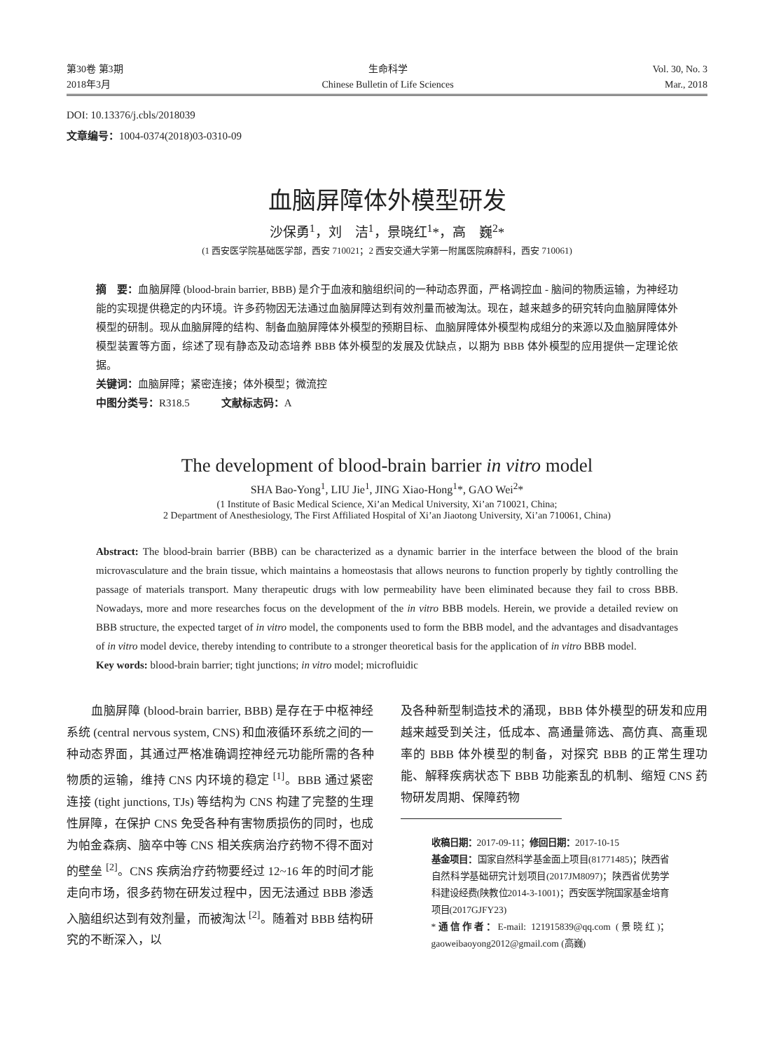第30卷 第3期
2018年3月
生命科学
Chinese Bulletin of Life Sciences
Vol. 30, No. 3
Mar., 2018
DOI: 10.13376/j.cbls/2018039
文章编号：1004-0374(2018)03-0310-09
血脑屏障体外模型研发
沙保勇<sup>1</sup>，刘　洁<sup>1</sup>，景晓红<sup>1</sup>*，高　巍<sup>2</sup>*
(1 西安医学院基础医学部，西安 710021；2 西安交通大学第一附属医院麻醉科，西安 710061)
摘　要：血脑屏障 (blood-brain barrier, BBB) 是介于血液和脑组织间的一种动态界面，严格调控血 - 脑间的物质运输，为神经功能的实现提供稳定的内环境。许多药物因无法通过血脑屏障达到有效剂量而被淘汰。现在，越来越多的研究转向血脑屏障体外模型的研制。现从血脑屏障的结构、制备血脑屏障体外模型的预期目标、血脑屏障体外模型构成组分的来源以及血脑屏障体外模型装置等方面，综述了现有静态及动态培养 BBB 体外模型的发展及优缺点，以期为 BBB 体外模型的应用提供一定理论依据。
关键词：血脑屏障；紧密连接；体外模型；微流控
中图分类号：R318.5　　　文献标志码：A
The development of blood-brain barrier in vitro model
SHA Bao-Yong<sup>1</sup>, LIU Jie<sup>1</sup>, JING Xiao-Hong<sup>1</sup>*, GAO Wei<sup>2</sup>*
(1 Institute of Basic Medical Science, Xi’an Medical University, Xi’an 710021, China;
2 Department of Anesthesiology, The First Affiliated Hospital of Xi’an Jiaotong University, Xi’an 710061, China)
Abstract: The blood-brain barrier (BBB) can be characterized as a dynamic barrier in the interface between the blood of the brain microvasculature and the brain tissue, which maintains a homeostasis that allows neurons to function properly by tightly controlling the passage of materials transport. Many therapeutic drugs with low permeability have been eliminated because they fail to cross BBB. Nowadays, more and more researches focus on the development of the in vitro BBB models. Herein, we provide a detailed review on BBB structure, the expected target of in vitro model, the components used to form the BBB model, and the advantages and disadvantages of in vitro model device, thereby intending to contribute to a stronger theoretical basis for the application of in vitro BBB model.
Key words: blood-brain barrier; tight junctions; in vitro model; microfluidic
　　血脑屏障 (blood-brain barrier, BBB) 是存在于中枢神经系统 (central nervous system, CNS) 和血液循环系统之间的一种动态界面，其通过严格准确调控神经元功能所需的各种物质的运输，维持 CNS 内环境的稳定 <sup>[1]</sup>。BBB 通过紧密连接 (tight junctions, TJs) 等结构为 CNS 构建了完整的生理性屏障，在保护 CNS 免受各种有害物质损伤的同时，也成为帕金森病、脑卒中等 CNS 相关疾病治疗药物不得不面对的壁垒 <sup>[2]</sup>。CNS 疾病治疗药物要经过 12~16 年的时间才能走向市场，很多药物在研发过程中，因无法通过 BBB 渗透入脑组织达到有效剂量，而被淘汰 <sup>[2]</sup>。随着对 BBB 结构研究的不断深入，以
及各种新型制造技术的涌现，BBB 体外模型的研发和应用越来越受到关注，低成本、高通量筛选、高仿真、高重现率的 BBB 体外模型的制备，对探究 BBB 的正常生理功能、解释疾病状态下 BBB 功能紊乱的机制、缩短 CNS 药物研发周期、保障药物
收稿日期：2017-09-11；修回日期：2017-10-15
基金项目：国家自然科学基金面上项目(81771485)；陕西省自然科学基础研究计划项目(2017JM8097)；陕西省优势学科建设经费(陕教位2014-3-1001)；西安医学院国家基金培育项目(2017GJFY23)
*通信作者：E-mail: 121915839@qq.com (景晓红)；gaoweibaoyong2012@gmail.com (高巍)